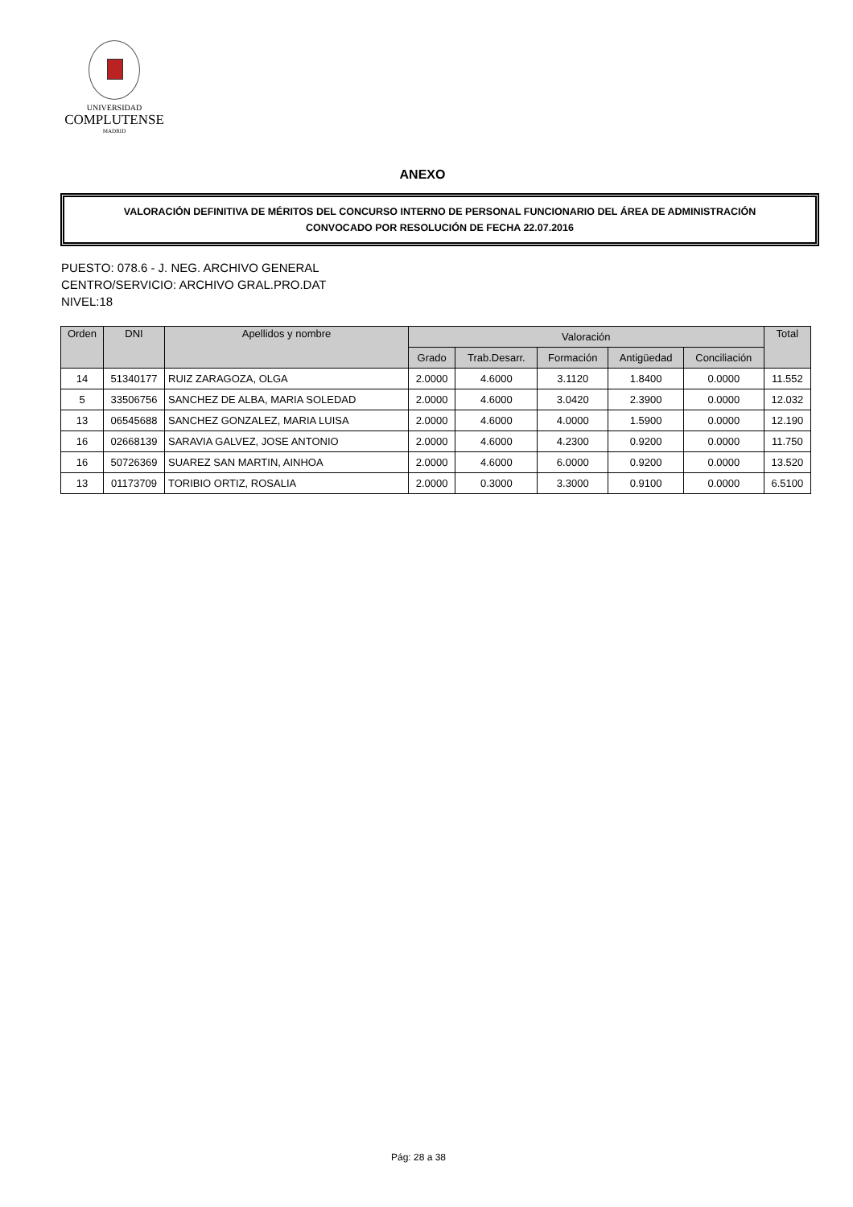UNIVERSIDAD
COMPLUTENSE
MADRID
ANEXO
VALORACIÓN DEFINITIVA DE MÉRITOS DEL CONCURSO INTERNO DE PERSONAL FUNCIONARIO DEL ÁREA DE ADMINISTRACIÓN
CONVOCADO POR RESOLUCIÓN DE FECHA 22.07.2016
PUESTO: 078.6 - J. NEG. ARCHIVO GENERAL
CENTRO/SERVICIO: ARCHIVO GRAL.PRO.DAT
NIVEL:18
| Orden | DNI | Apellidos y nombre | Valoración | | | | | Total |
| --- | --- | --- | --- | --- | --- | --- | --- | --- |
| | | | Grado | Trab.Desarr. | Formación | Antigüedad | Conciliación | |
| 14 | 51340177 | RUIZ ZARAGOZA, OLGA | 2.0000 | 4.6000 | 3.1120 | 1.8400 | 0.0000 | 11.552 |
| 5 | 33506756 | SANCHEZ DE ALBA, MARIA SOLEDAD | 2.0000 | 4.6000 | 3.0420 | 2.3900 | 0.0000 | 12.032 |
| 13 | 06545688 | SANCHEZ GONZALEZ, MARIA LUISA | 2.0000 | 4.6000 | 4.0000 | 1.5900 | 0.0000 | 12.190 |
| 16 | 02668139 | SARAVIA GALVEZ, JOSE ANTONIO | 2.0000 | 4.6000 | 4.2300 | 0.9200 | 0.0000 | 11.750 |
| 16 | 50726369 | SUAREZ SAN MARTIN, AINHOA | 2.0000 | 4.6000 | 6.0000 | 0.9200 | 0.0000 | 13.520 |
| 13 | 01173709 | TORIBIO ORTIZ, ROSALIA | 2.0000 | 0.3000 | 3.3000 | 0.9100 | 0.0000 | 6.5100 |
Pág: 28 a 38